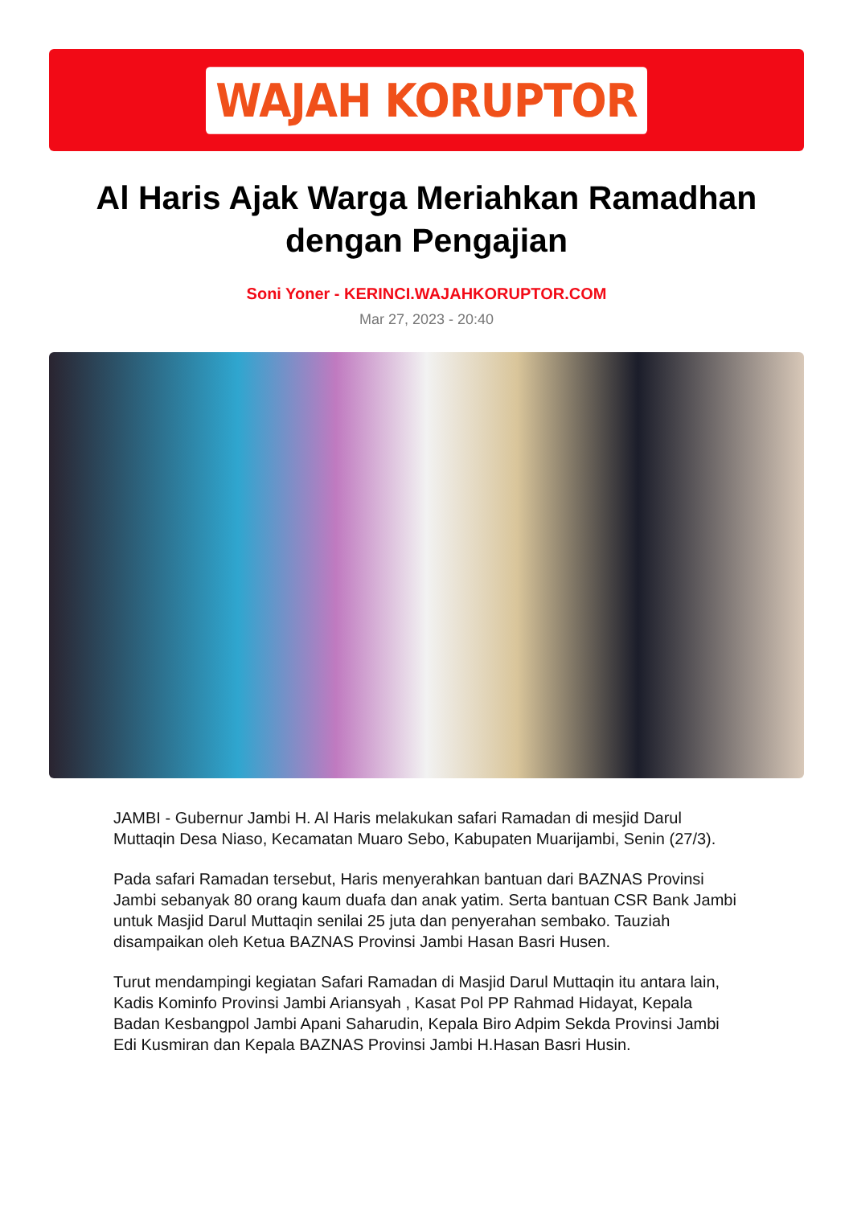WAJAH KORUPTOR
Al Haris Ajak Warga Meriahkan Ramadhan dengan Pengajian
Soni Yoner - KERINCI.WAJAHKORUPTOR.COM
Mar 27, 2023 - 20:40
JAMBI - Gubernur Jambi H. Al Haris melakukan safari Ramadan di mesjid Darul Muttaqin Desa Niaso, Kecamatan Muaro Sebo, Kabupaten Muarijambi, Senin (27/3).
Pada safari Ramadan tersebut, Haris menyerahkan bantuan dari BAZNAS Provinsi Jambi sebanyak 80 orang kaum duafa dan anak yatim. Serta bantuan CSR Bank Jambi untuk Masjid Darul Muttaqin senilai 25 juta dan penyerahan sembako. Tauziah disampaikan oleh Ketua BAZNAS Provinsi Jambi Hasan Basri Husen.
Turut mendampingi kegiatan Safari Ramadan di Masjid Darul Muttaqin itu antara lain, Kadis Kominfo Provinsi Jambi Ariansyah , Kasat Pol PP Rahmad Hidayat, Kepala Badan Kesbangpol Jambi Apani Saharudin, Kepala Biro Adpim Sekda Provinsi Jambi Edi Kusmiran dan Kepala BAZNAS Provinsi Jambi H.Hasan Basri Husin.